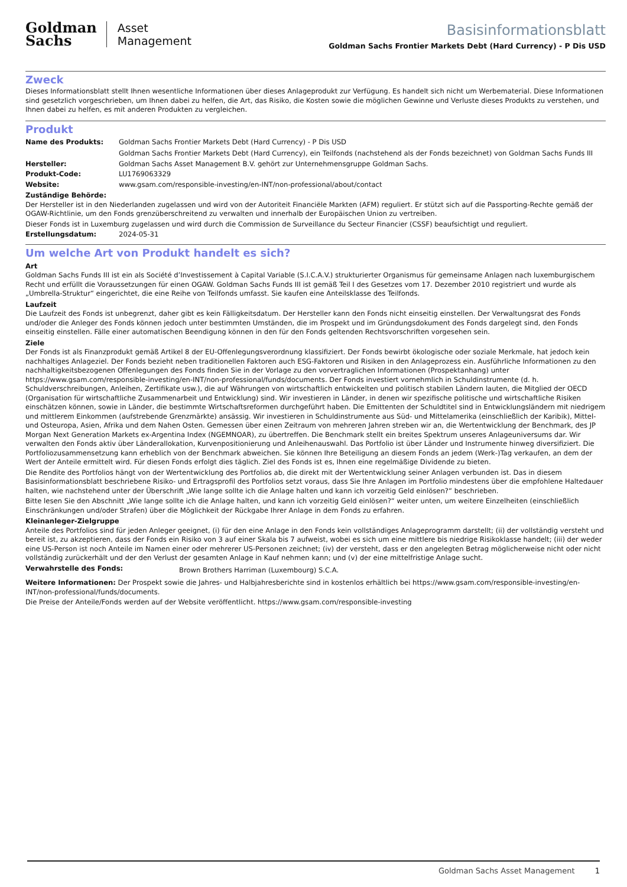Goldman
Sachs
Asset
Management
Basisinformationsblatt
Goldman Sachs Frontier Markets Debt (Hard Currency) - P Dis USD
Zweck
Dieses Informationsblatt stellt Ihnen wesentliche Informationen über dieses Anlageprodukt zur Verfügung. Es handelt sich nicht um Werbematerial. Diese Informationen sind gesetzlich vorgeschrieben, um Ihnen dabei zu helfen, die Art, das Risiko, die Kosten sowie die möglichen Gewinne und Verluste dieses Produkts zu verstehen, und Ihnen dabei zu helfen, es mit anderen Produkten zu vergleichen.
Produkt
Name des Produkts: Goldman Sachs Frontier Markets Debt (Hard Currency) - P Dis USD
Goldman Sachs Frontier Markets Debt (Hard Currency), ein Teilfonds (nachstehend als der Fonds bezeichnet) von Goldman Sachs Funds III
Hersteller: Goldman Sachs Asset Management B.V. gehört zur Unternehmensgruppe Goldman Sachs.
Produkt-Code: LU1769063329
Website: www.gsam.com/responsible-investing/en-INT/non-professional/about/contact
Zuständige Behörde:
Der Hersteller ist in den Niederlanden zugelassen und wird von der Autoriteit Financiële Markten (AFM) reguliert. Er stützt sich auf die Passporting-Rechte gemäß der OGAW-Richtlinie, um den Fonds grenzüberschreitend zu verwalten und innerhalb der Europäischen Union zu vertreiben.
Dieser Fonds ist in Luxemburg zugelassen und wird durch die Commission de Surveillance du Secteur Financier (CSSF) beaufsichtigt und reguliert.
Erstellungsdatum: 2024-05-31
Um welche Art von Produkt handelt es sich?
Art
Goldman Sachs Funds III ist ein als Société d’Investissement à Capital Variable (S.I.C.A.V.) strukturierter Organismus für gemeinsame Anlagen nach luxemburgischem Recht und erfüllt die Voraussetzungen für einen OGAW. Goldman Sachs Funds III ist gemäß Teil I des Gesetzes vom 17. Dezember 2010 registriert und wurde als „Umbrella-Struktur“ eingerichtet, die eine Reihe von Teilfonds umfasst. Sie kaufen eine Anteilsklasse des Teilfonds.
Laufzeit
Die Laufzeit des Fonds ist unbegrenzt, daher gibt es kein Fälligkeitsdatum. Der Hersteller kann den Fonds nicht einseitig einstellen. Der Verwaltungsrat des Fonds und/oder die Anleger des Fonds können jedoch unter bestimmten Umständen, die im Prospekt und im Gründungsdokument des Fonds dargelegt sind, den Fonds einseitig einstellen. Fälle einer automatischen Beendigung können in den für den Fonds geltenden Rechtsvorschriften vorgesehen sein.
Ziele
Der Fonds ist als Finanzprodukt gemäß Artikel 8 der EU-Offenlegungsverordnung klassifiziert. Der Fonds bewirbt ökologische oder soziale Merkmale, hat jedoch kein nachhaltiges Anlageziel. Der Fonds bezieht neben traditionellen Faktoren auch ESG-Faktoren und Risiken in den Anlageprozess ein. Ausführliche Informationen zu den nachhaltigkeitsbezogenen Offenlegungen des Fonds finden Sie in der Vorlage zu den vorvertraglichen Informationen (Prospektanhang) unter https://www.gsam.com/responsible-investing/en-INT/non-professional/funds/documents. Der Fonds investiert vornehmlich in Schuldinstrumente (d. h. Schuldverschreibungen, Anleihen, Zertifikate usw.), die auf Währungen von wirtschaftlich entwickelten und politisch stabilen Ländern lauten, die Mitglied der OECD (Organisation für wirtschaftliche Zusammenarbeit und Entwicklung) sind. Wir investieren in Länder, in denen wir spezifische politische und wirtschaftliche Risiken einschätzen können, sowie in Länder, die bestimmte Wirtschaftsreformen durchgeführt haben. Die Emittenten der Schuldtitel sind in Entwicklungsländern mit niedrigem und mittlerem Einkommen (aufstrebende Grenzmärkte) ansässig. Wir investieren in Schuldinstrumente aus Süd- und Mittelamerika (einschließlich der Karibik), Mittel- und Osteuropa, Asien, Afrika und dem Nahen Osten. Gemessen über einen Zeitraum von mehreren Jahren streben wir an, die Wertentwicklung der Benchmark, des JP Morgan Next Generation Markets ex-Argentina Index (NGEMNOAR), zu übertreffen. Die Benchmark stellt ein breites Spektrum unseres Anlageuniversums dar. Wir verwalten den Fonds aktiv über Länderallokation, Kurvenpositionierung und Anleihenauswahl. Das Portfolio ist über Länder und Instrumente hinweg diversifiziert. Die Portfoliozusammensetzung kann erheblich von der Benchmark abweichen. Sie können Ihre Beteiligung an diesem Fonds an jedem (Werk-)Tag verkaufen, an dem der Wert der Anteile ermittelt wird. Für diesen Fonds erfolgt dies täglich. Ziel des Fonds ist es, Ihnen eine regelmäßige Dividende zu bieten.
Die Rendite des Portfolios hängt von der Wertentwicklung des Portfolios ab, die direkt mit der Wertentwicklung seiner Anlagen verbunden ist. Das in diesem Basisinformationsblatt beschriebene Risiko- und Ertragsprofil des Portfolios setzt voraus, dass Sie Ihre Anlagen im Portfolio mindestens über die empfohlene Haltedauer halten, wie nachstehend unter der Überschrift „Wie lange sollte ich die Anlage halten und kann ich vorzeitig Geld einlösen?“ beschrieben.
Bitte lesen Sie den Abschnitt „Wie lange sollte ich die Anlage halten, und kann ich vorzeitig Geld einlösen?“ weiter unten, um weitere Einzelheiten (einschließlich Einschränkungen und/oder Strafen) über die Möglichkeit der Rückgabe Ihrer Anlage in dem Fonds zu erfahren.
Kleinanleger-Zielgruppe
Anteile des Portfolios sind für jeden Anleger geeignet, (i) für den eine Anlage in den Fonds kein vollständiges Anlageprogramm darstellt; (ii) der vollständig versteht und bereit ist, zu akzeptieren, dass der Fonds ein Risiko von 3 auf einer Skala bis 7 aufweist, wobei es sich um eine mittlere bis niedrige Risikoklasse handelt; (iii) der weder eine US-Person ist noch Anteile im Namen einer oder mehrerer US-Personen zeichnet; (iv) der versteht, dass er den angelegten Betrag möglicherweise nicht oder nicht vollständig zurückerhält und der den Verlust der gesamten Anlage in Kauf nehmen kann; und (v) der eine mittelfristige Anlage sucht.
Verwahrstelle des Fonds:
Brown Brothers Harriman (Luxembourg) S.C.A.
Weitere Informationen: Der Prospekt sowie die Jahres- und Halbjahresberichte sind in kostenlos erhältlich bei https://www.gsam.com/responsible-investing/en-INT/non-professional/funds/documents.
Die Preise der Anteile/Fonds werden auf der Website veröffentlicht. https://www.gsam.com/responsible-investing
Goldman Sachs Asset Management 1